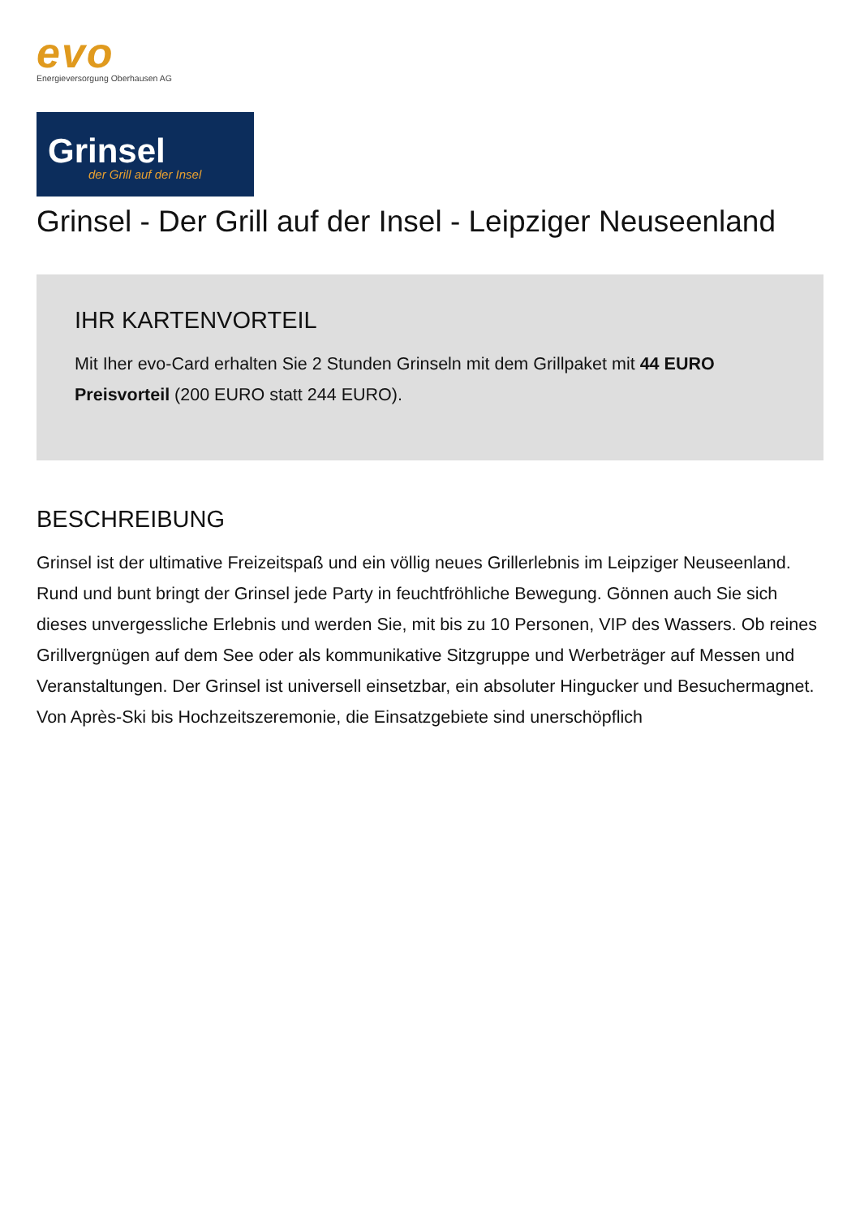evo
Energieversorgung Oberhausen AG
Grinsel
der Grill auf der Insel
Grinsel - Der Grill auf der Insel - Leipziger Neuseenland
IHR KARTENVORTEIL
Mit Iher evo-Card erhalten Sie 2 Stunden Grinseln mit dem Grillpaket mit 44 EURO Preisvorteil (200 EURO statt 244 EURO).
BESCHREIBUNG
Grinsel ist der ultimative Freizeitspaß und ein völlig neues Grillerlebnis im Leipziger Neuseenland. Rund und bunt bringt der Grinsel jede Party in feuchtfröhliche Bewegung. Gönnen auch Sie sich dieses unvergessliche Erlebnis und werden Sie, mit bis zu 10 Personen, VIP des Wassers. Ob reines Grillvergnügen auf dem See oder als kommunikative Sitzgruppe und Werbeträger auf Messen und Veranstaltungen. Der Grinsel ist universell einsetzbar, ein absoluter Hingucker und Besuchermagnet. Von Après-Ski bis Hochzeitszeremonie, die Einsatzgebiete sind unerschöpflich